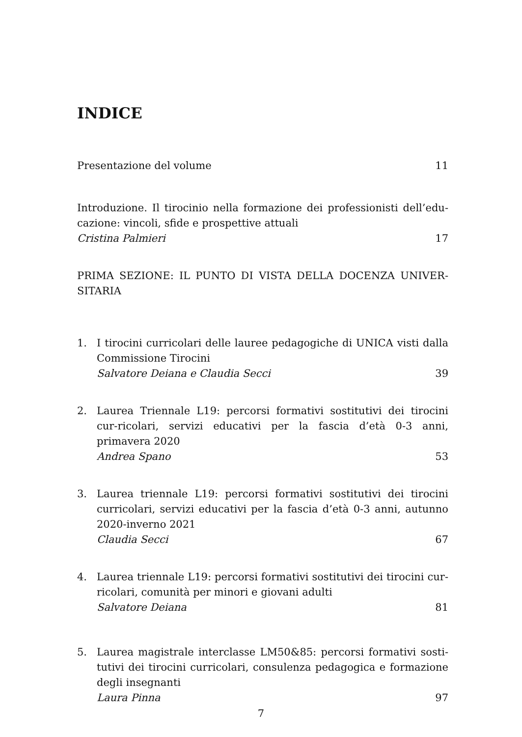INDICE
Presentazione del volume 11
Introduzione. Il tirocinio nella formazione dei professionisti dell’edu-cazione: vincoli, sfide e prospettive attuali
Cristina Palmieri 17
PRIMA SEZIONE: IL PUNTO DI VISTA DELLA DOCENZA UNIVER-SITARIA
1. I tirocini curricolari delle lauree pedagogiche di UNICA visti dalla Commissione Tirocini
Salvatore Deiana e Claudia Secci 39
2. Laurea Triennale L19: percorsi formativi sostitutivi dei tirocini cur-ricolari, servizi educativi per la fascia d’età 0-3 anni, primavera 2020
Andrea Spano 53
3. Laurea triennale L19: percorsi formativi sostitutivi dei tirocini curricolari, servizi educativi per la fascia d’età 0-3 anni, autunno 2020-inverno 2021
Claudia Secci 67
4. Laurea triennale L19: percorsi formativi sostitutivi dei tirocini cur-ricolari, comunità per minori e giovani adulti
Salvatore Deiana 81
5. Laurea magistrale interclasse LM50&85: percorsi formativi sosti-tutivi dei tirocini curricolari, consulenza pedagogica e formazione degli insegnanti
Laura Pinna 97
7